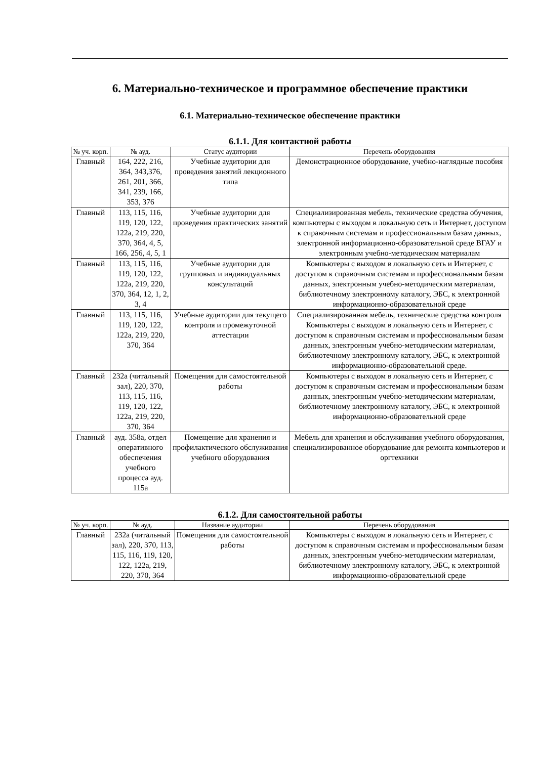6. Материально-техническое и программное обеспечение практики
6.1. Материально-техническое обеспечение практики
6.1.1. Для контактной работы
| № уч. корп. | № ауд. | Статус аудитории | Перечень оборудования |
| --- | --- | --- | --- |
| Главный | 164, 222, 216, 364, 343,376, 261, 201, 366, 341, 239, 166, 353, 376 | Учебные аудитории для проведения занятий лекционного типа | Демонстрационное оборудование, учебно-наглядные пособия |
| Главный | 113, 115, 116, 119, 120, 122, 122а, 219, 220, 370, 364, 4, 5, 166, 256, 4, 5, 1 | Учебные аудитории для проведения практических занятий | Специализированная мебель, технические средства обучения, компьютеры с выходом в локальную сеть и Интернет, доступом к справочным системам и профессиональным базам данных, электронной информационно-образовательной среде ВГАУ и электронным учебно-методическим материалам |
| Главный | 113, 115, 116, 119, 120, 122, 122а, 219, 220, 370, 364, 12, 1, 2, 3, 4 | Учебные аудитории для групповых и индивидуальных консультаций | Компьютеры с выходом в локальную сеть и Интернет, с доступом к справочным системам и профессиональным базам данных, электронным учебно-методическим материалам, библиотечному электронному каталогу, ЭБС, к электронной информационно-образовательной среде |
| Главный | 113, 115, 116, 119, 120, 122, 122а, 219, 220, 370, 364 | Учебные аудитории для текущего контроля и промежуточной аттестации | Специализированная мебель, технические средства контроля Компьютеры с выходом в локальную сеть и Интернет, с доступом к справочным системам и профессиональным базам данных, электронным учебно-методическим материалам, библиотечному электронному каталогу, ЭБС, к электронной информационно-образовательной среде. |
| Главный | 232а (читальный зал), 220, 370, 113, 115, 116, 119, 120, 122, 122а, 219, 220, 370, 364 | Помещения для самостоятельной работы | Компьютеры с выходом в локальную сеть и Интернет, с доступом к справочным системам и профессиональным базам данных, электронным учебно-методическим материалам, библиотечному электронному каталогу, ЭБС, к электронной информационно-образовательной среде |
| Главный | ауд. 358а, отдел оперативного обеспечения учебного процесса ауд. 115а | Помещение для хранения и профилактического обслуживания учебного оборудования | Мебель для хранения и обслуживания учебного оборудования, специализированное оборудование для ремонта компьютеров и оргтехники |
6.1.2. Для самостоятельной работы
| № уч. корп. | № ауд. | Название аудитории | Перечень оборудования |
| --- | --- | --- | --- |
| Главный | 232а (читальный зал), 220, 370, 113, 115, 116, 119, 120, 122, 122а, 219, 220, 370, 364 | Помещения для самостоятельной работы | Компьютеры с выходом в локальную сеть и Интернет, с доступом к справочным системам и профессиональным базам данных, электронным учебно-методическим материалам, библиотечному электронному каталогу, ЭБС, к электронной информационно-образовательной среде |